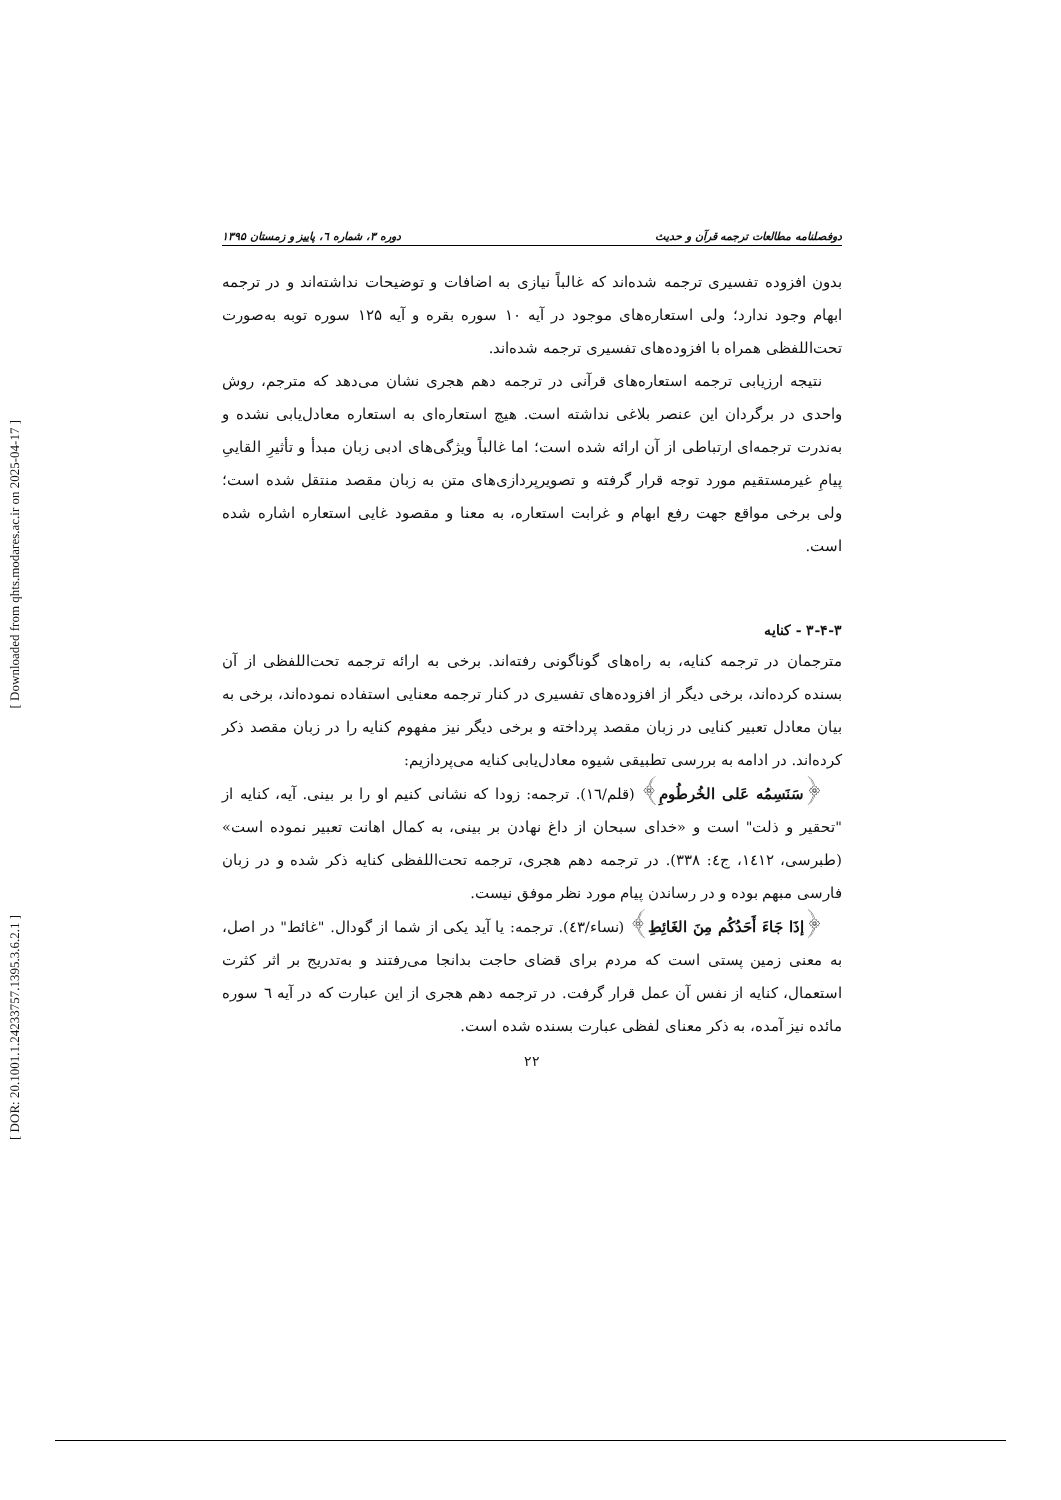[ Downloaded from qhts.modares.ac.ir on 2025-04-17 ]
[ DOR: 20.1001.1.24233757.1395.3.6.2.1 ]
دوفصلنامه مطالعات ترجمه قرآن و حدیث دوره ۳، شماره ٦، پاییز و زمستان ۱۳۹۵
بدون افزوده تفسیری ترجمه شده‌اند که غالباً نیازی به اضافات و توضیحات نداشته‌اند و در ترجمه ابهام وجود ندارد؛ ولی استعاره‌های موجود در آیه ۱۰ سوره بقره و آیه ۱۲۵ سوره توبه به‌صورت تحت‌اللفظی همراه با افزوده‌های تفسیری ترجمه شده‌اند.
نتیجه ارزیابی ترجمه استعاره‌های قرآنی در ترجمه دهم هجری نشان می‌دهد که مترجم، روش واحدی در برگردان این عنصر بلاغی نداشته است. هیچ استعاره‌ای به استعاره معادل‌یابی نشده و به‌ندرت ترجمه‌ای ارتباطی از آن ارائه شده است؛ اما غالباً ویژگی‌های ادبی زبان مبدأ و تأثیرِ القاییِ پیامِ غیرمستقیم مورد توجه قرار گرفته و تصویرپردازی‌های متن به زبان مقصد منتقل شده است؛ ولی برخی مواقع جهت رفع ابهام و غرابت استعاره، به معنا و مقصود غایی استعاره اشاره شده است.
۳-۴-۳ - کنایه
مترجمان در ترجمه کنایه، به راه‌های گوناگونی رفته‌اند. برخی به ارائه ترجمه تحت‌اللفظی از آن بسنده کرده‌اند، برخی دیگر از افزوده‌های تفسیری در کنار ترجمه معنایی استفاده نموده‌اند، برخی به بیان معادل تعبیر کنایی در زبان مقصد پرداخته و برخی دیگر نیز مفهوم کنایه را در زبان مقصد ذکر کرده‌اند. در ادامه به بررسی تطبیقی شیوه معادل‌یابی کنایه می‌پردازیم:
﴿سَنَسِمُه عَلی الخُرطُومِ﴾ (قلم/١٦). ترجمه: زودا که نشانی کنیم او را بر بینی. آیه، کنایه از "تحقیر و ذلت" است و «خدای سبحان از داغ نهادن بر بینی، به کمال اهانت تعبیر نموده است» (طبرسی، ١٤١٢، ج٤: ٣٣٨). در ترجمه دهم هجری، ترجمه تحت‌اللفظی کنایه ذکر شده و در زبان فارسی مبهم بوده و در رساندن پیام مورد نظر موفق نیست.
﴿إذَا جَاءَ أَحَدُکُم مِنَ الغَائِطِ﴾ (نساء/٤٣). ترجمه: یا آید یکی از شما از گودال. "غائط" در اصل، به معنی زمین پستی است که مردم برای قضای حاجت بدانجا می‌رفتند و به‌تدریج بر اثر کثرت استعمال، کنایه از نفس آن عمل قرار گرفت. در ترجمه دهم هجری از این عبارت که در آیه ٦ سوره مائده نیز آمده، به ذکر معنای لفظی عبارت بسنده شده است.
۲۲